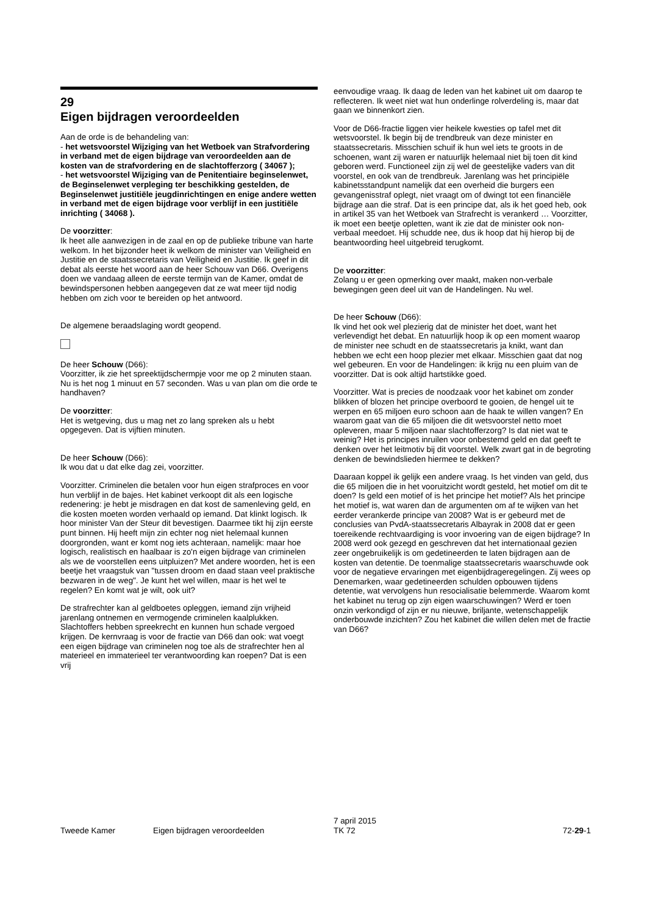29
Eigen bijdragen veroordeelden
Aan de orde is de behandeling van:
- het wetsvoorstel Wijziging van het Wetboek van Strafvordering in verband met de eigen bijdrage van veroordeelden aan de kosten van de strafvordering en de slachtofferzorg ( 34067 );
- het wetsvoorstel Wijziging van de Penitentiaire beginselenwet, de Beginselenwet verpleging ter beschikking gestelden, de Beginselenwet justitiële jeugdinrichtingen en enige andere wetten in verband met de eigen bijdrage voor verblijf in een justitiële inrichting ( 34068 ).
De voorzitter:
Ik heet alle aanwezigen in de zaal en op de publieke tribune van harte welkom. In het bijzonder heet ik welkom de minister van Veiligheid en Justitie en de staatssecretaris van Veiligheid en Justitie. Ik geef in dit debat als eerste het woord aan de heer Schouw van D66. Overigens doen we vandaag alleen de eerste termijn van de Kamer, omdat de bewindspersonen hebben aangegeven dat ze wat meer tijd nodig hebben om zich voor te bereiden op het antwoord.
De algemene beraadslaging wordt geopend.
De heer Schouw (D66):
Voorzitter, ik zie het spreektijdschermpje voor me op 2 minuten staan. Nu is het nog 1 minuut en 57 seconden. Was u van plan om die orde te handhaven?
De voorzitter:
Het is wetgeving, dus u mag net zo lang spreken als u hebt opgegeven. Dat is vijftien minuten.
De heer Schouw (D66):
Ik wou dat u dat elke dag zei, voorzitter.
Voorzitter. Criminelen die betalen voor hun eigen strafproces en voor hun verblijf in de bajes. Het kabinet verkoopt dit als een logische redenering: je hebt je misdragen en dat kost de samenleving geld, en die kosten moeten worden verhaald op iemand. Dat klinkt logisch. Ik hoor minister Van der Steur dit bevestigen. Daarmee tikt hij zijn eerste punt binnen. Hij heeft mijn zin echter nog niet helemaal kunnen doorgronden, want er komt nog iets achteraan, namelijk: maar hoe logisch, realistisch en haalbaar is zo'n eigen bijdrage van criminelen als we de voorstellen eens uitpluizen? Met andere woorden, het is een beetje het vraagstuk van "tussen droom en daad staan veel praktische bezwaren in de weg". Je kunt het wel willen, maar is het wel te regelen? En komt wat je wilt, ook uit?
De strafrechter kan al geldboetes opleggen, iemand zijn vrijheid jarenlang ontnemen en vermogende criminelen kaalplukken. Slachtoffers hebben spreekrecht en kunnen hun schade vergoed krijgen. De kernvraag is voor de fractie van D66 dan ook: wat voegt een eigen bijdrage van criminelen nog toe als de strafrechter hen al materieel en immaterieel ter verantwoording kan roepen? Dat is een vrij
eenvoudige vraag. Ik daag de leden van het kabinet uit om daarop te reflecteren. Ik weet niet wat hun onderlinge rolverdeling is, maar dat gaan we binnenkort zien.
Voor de D66-fractie liggen vier heikele kwesties op tafel met dit wetsvoorstel. Ik begin bij de trendbreuk van deze minister en staatssecretaris. Misschien schuif ik hun wel iets te groots in de schoenen, want zij waren er natuurlijk helemaal niet bij toen dit kind geboren werd. Functioneel zijn zij wel de geestelijke vaders van dit voorstel, en ook van de trendbreuk. Jarenlang was het principiële kabinetsstandpunt namelijk dat een overheid die burgers een gevangenisstraf oplegt, niet vraagt om of dwingt tot een financiële bijdrage aan die straf. Dat is een principe dat, als ik het goed heb, ook in artikel 35 van het Wetboek van Strafrecht is verankerd … Voorzitter, ik moet een beetje opletten, want ik zie dat de minister ook non-verbaal meedoet. Hij schudde nee, dus ik hoop dat hij hierop bij de beantwoording heel uitgebreid terugkomt.
De voorzitter:
Zolang u er geen opmerking over maakt, maken non-verbale bewegingen geen deel uit van de Handelingen. Nu wel.
De heer Schouw (D66):
Ik vind het ook wel plezierig dat de minister het doet, want het verlevendigt het debat. En natuurlijk hoop ik op een moment waarop de minister nee schudt en de staatssecretaris ja knikt, want dan hebben we echt een hoop plezier met elkaar. Misschien gaat dat nog wel gebeuren. En voor de Handelingen: ik krijg nu een pluim van de voorzitter. Dat is ook altijd hartstikke goed.
Voorzitter. Wat is precies de noodzaak voor het kabinet om zonder blikken of blozen het principe overboord te gooien, de hengel uit te werpen en 65 miljoen euro schoon aan de haak te willen vangen? En waarom gaat van die 65 miljoen die dit wetsvoorstel netto moet opleveren, maar 5 miljoen naar slachtofferzorg? Is dat niet wat te weinig? Het is principes inruilen voor onbestemd geld en dat geeft te denken over het leitmotiv bij dit voorstel. Welk zwart gat in de begroting denken de bewindslieden hiermee te dekken?
Daaraan koppel ik gelijk een andere vraag. Is het vinden van geld, dus die 65 miljoen die in het vooruitzicht wordt gesteld, het motief om dit te doen? Is geld een motief of is het principe het motief? Als het principe het motief is, wat waren dan de argumenten om af te wijken van het eerder verankerde principe van 2008? Wat is er gebeurd met de conclusies van PvdA-staatssecretaris Albayrak in 2008 dat er geen toereikende rechtvaardiging is voor invoering van de eigen bijdrage? In 2008 werd ook gezegd en geschreven dat het internationaal gezien zeer ongebruikelijk is om gedetineerden te laten bijdragen aan de kosten van detentie. De toenmalige staatssecretaris waarschuwde ook voor de negatieve ervaringen met eigenbijdrageregelingen. Zij wees op Denemarken, waar gedetineerden schulden opbouwen tijdens detentie, wat vervolgens hun resocialisatie belemmerde. Waarom komt het kabinet nu terug op zijn eigen waarschuwingen? Werd er toen onzin verkondigd of zijn er nu nieuwe, briljante, wetenschappelijk onderbouwde inzichten? Zou het kabinet die willen delen met de fractie van D66?
Tweede Kamer
Eigen bijdragen veroordeelden
7 april 2015
TK 72
72-29-1